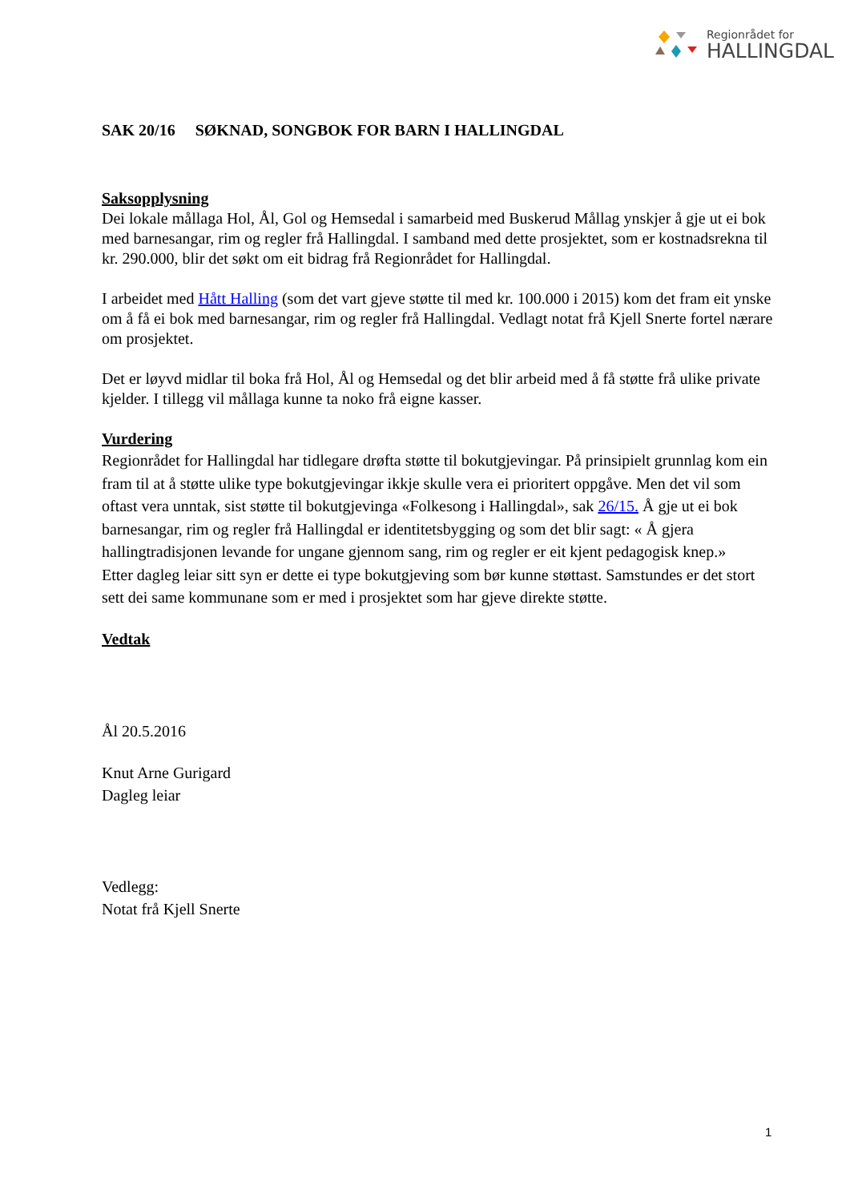Regionrådet for
HALLINGDAL
SAK 20/16 SØKNAD, SONGBOK FOR BARN I HALLINGDAL
Saksopplysning
Dei lokale mållaga Hol, Ål, Gol og Hemsedal i samarbeid med Buskerud Mållag ynskjer å gje ut ei bok med barnesangar, rim og regler frå Hallingdal. I samband med dette prosjektet, som er kostnadsrekna til kr. 290.000, blir det søkt om eit bidrag frå Regionrådet for Hallingdal.
I arbeidet med Hått Halling (som det vart gjeve støtte til med kr. 100.000 i 2015) kom det fram eit ynske om å få ei bok med barnesangar, rim og regler frå Hallingdal. Vedlagt notat frå Kjell Snerte fortel nærare om prosjektet.
Det er løyvd midlar til boka frå Hol, Ål og Hemsedal og det blir arbeid med å få støtte frå ulike private kjelder. I tillegg vil mållaga kunne ta noko frå eigne kasser.
Vurdering
Regionrådet for Hallingdal har tidlegare drøfta støtte til bokutgjevingar. På prinsipielt grunnlag kom ein fram til at å støtte ulike type bokutgjevingar ikkje skulle vera ei prioritert oppgåve. Men det vil som oftast vera unntak, sist støtte til bokutgjevinga «Folkesong i Hallingdal», sak 26/15. Å gje ut ei bok barnesangar, rim og regler frå Hallingdal er identitetsbygging og som det blir sagt: « Å gjera hallingtradisjonen levande for ungane gjennom sang, rim og regler er eit kjent pedagogisk knep.»
Etter dagleg leiar sitt syn er dette ei type bokutgjeving som bør kunne støttast. Samstundes er det stort sett dei same kommunane som er med i prosjektet som har gjeve direkte støtte.
Vedtak
Ål 20.5.2016
Knut Arne Gurigard
Dagleg leiar
Vedlegg:
Notat frå Kjell Snerte
1